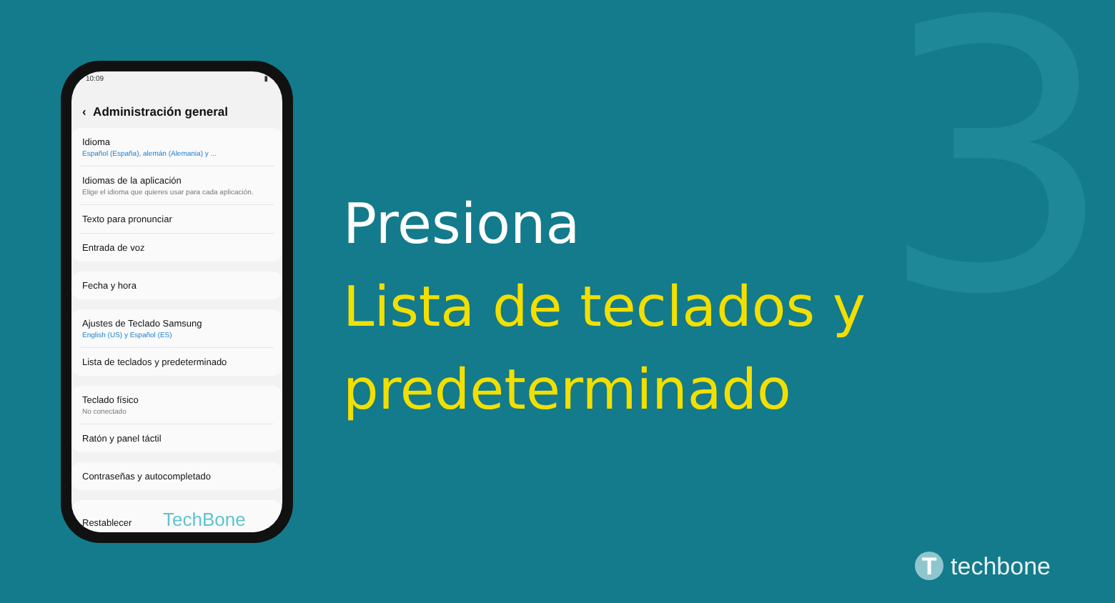3
10:09 ▮
‹ Administración general
Idioma
Español (España), alemán (Alemania) y ...
Idiomas de la aplicación
Elige el idioma que quieres usar para cada aplicación.
Texto para pronunciar
Entrada de voz
Fecha y hora
Ajustes de Teclado Samsung
English (US) y Español (ES)
Lista de teclados y predeterminado
Teclado físico
No conectado
Ratón y panel táctil
Contraseñas y autocompletado
Restablecer TechBone
Presiona
Lista de teclados y
predeterminado
Ttechbone